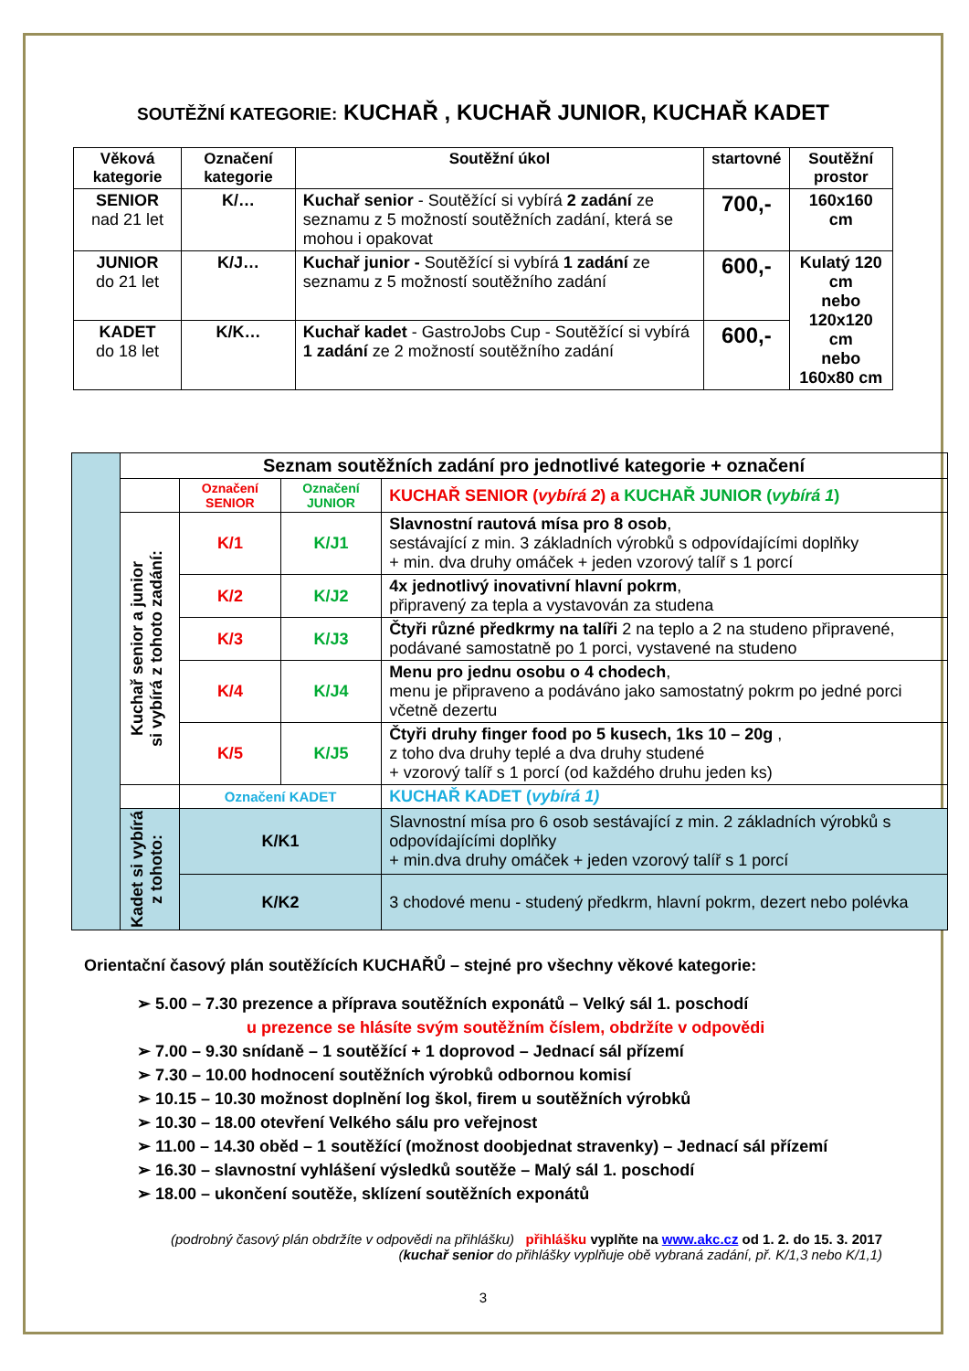SOUTĚŽNÍ KATEGORIE: KUCHAŘ , KUCHAŘ JUNIOR, KUCHAŘ KADET
| Věková kategorie | Označení kategorie | Soutěžní úkol | startovné | Soutěžní prostor |
| --- | --- | --- | --- | --- |
| SENIOR nad 21 let | K/… | Kuchař senior - Soutěžící si vybírá 2 zadání ze seznamu z 5 možností soutěžních zadání, která se mohou i opakovat | 700,- | 160x160 cm |
| JUNIOR do 21 let | K/J… | Kuchař junior - Soutěžící si vybírá 1 zadání ze seznamu z 5 možností soutěžního zadání | 600,- | Kulatý 120 cm nebo 120x120 cm nebo 160x80 cm |
| KADET do 18 let | K/K… | Kuchař kadet - GastroJobs Cup - Soutěžící si vybírá 1 zadání ze 2 možností soutěžního zadání | 600,- | |
| | Seznam soutěžních zadání pro jednotlivé kategorie + označení | | | |
| | | Označení SENIOR | Označení JUNIOR | KUCHAŘ SENIOR ( vybírá 2 ) a KUCHAŘ JUNIOR ( vybírá 1 ) |
| | Kuchař senior a junior si vybírá z tohoto zadání: | K/1 | K/J1 | Slavnostní rautová mísa pro 8 osob , sestávající z min. 3 základních výrobků s odpovídajícími doplňky + min. dva druhy omáček + jeden vzorový talíř s 1 porcí |
| | | K/2 | K/J2 | 4x jednotlivý inovativní hlavní pokrm , připravený za tepla a vystavován za studena |
| | | K/3 | K/J3 | Čtyři různé předkrmy na talíři 2 na teplo a 2 na studeno připravené, podávané samostatně po 1 porci, vystavené na studeno |
| | | K/4 | K/J4 | Menu pro jednu osobu o 4 chodech , menu je připraveno a podáváno jako samostatný pokrm po jedné porci včetně dezertu |
| | | K/5 | K/J5 | Čtyři druhy finger food po 5 kusech, 1ks 10 – 20g , z toho dva druhy teplé a dva druhy studené + vzorový talíř s 1 porcí (od každého druhu jeden ks) |
| | | Označení KADET | | KUCHAŘ KADET ( vybírá 1) |
| | Kadet si vybírá z tohoto: | K/K1 | | Slavnostní mísa pro 6 osob sestávající z min. 2 základních výrobků s odpovídajícími doplňky + min.dva druhy omáček + jeden vzorový talíř s 1 porcí |
| | | K/K2 | | 3 chodové menu - studený předkrm, hlavní pokrm, dezert nebo polévka |
Orientační časový plán soutěžících KUCHAŘŮ – stejné pro všechny věkové kategorie:
➢ 5.00 – 7.30 prezence a příprava soutěžních exponátů – Velký sál 1. poschodí
u prezence se hlásíte svým soutěžním číslem, obdržíte v odpovědi
➢ 7.00 – 9.30 snídaně – 1 soutěžící + 1 doprovod – Jednací sál přízemí
➢ 7.30 – 10.00 hodnocení soutěžních výrobků odbornou komisí
➢ 10.15 – 10.30 možnost doplnění log škol, firem u soutěžních výrobků
➢ 10.30 – 18.00 otevření Velkého sálu pro veřejnost
➢ 11.00 – 14.30 oběd – 1 soutěžící (možnost doobjednat stravenky) – Jednací sál přízemí
➢ 16.30 – slavnostní vyhlášení výsledků soutěže – Malý sál 1. poschodí
➢ 18.00 – ukončení soutěže, sklízení soutěžních exponátů
(podrobný časový plán obdržíte v odpovědi na přihlášku) přihlášku vyplňte na www.akc.cz od 1. 2. do 15. 3. 2017
(kuchař senior do přihlášky vyplňuje obě vybraná zadání, př. K/1,3 nebo K/1,1)
3